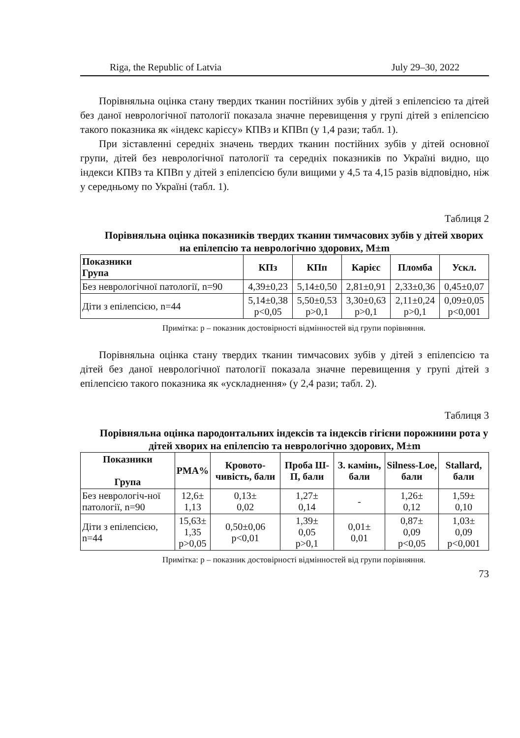Riga, the Republic of Latvia July 29–30, 2022
Порівняльна оцінка стану твердих тканин постійних зубів у дітей з епілепсією та дітей без даної неврологічної патології показала значне перевищення у групі дітей з епілепсією такого показника як «індекс карієсу» КПВз и КПВп (у 1,4 рази; табл. 1).
При зіставленні середніх значень твердих тканин постійних зубів у дітей основної групи, дітей без неврологічної патології та середніх показників по Україні видно, що індекси КПВз та КПВп у дітей з епілепсією були вищими у 4,5 та 4,15 разів відповідно, ніж у середньому по Україні (табл. 1).
Таблиця 2
Порівняльна оцінка показників твердих тканин тимчасових зубів у дітей хворих на епілепсію та неврологічно здорових, M±m
| Показники Група | КПз | КПп | Карієс | Пломба | Ускл. |
| --- | --- | --- | --- | --- | --- |
| Без неврологічної патології, n=90 | 4,39±0,23 | 5,14±0,50 | 2,81±0,91 | 2,33±0,36 | 0,45±0,07 |
| Діти з епілепсією, n=44 | 5,14±0,38 p<0,05 | 5,50±0,53 p>0,1 | 3,30±0,63 p>0,1 | 2,11±0,24 p>0,1 | 0,09±0,05 p<0,001 |
Примітка: р – показник достовірності відмінностей від групи порівняння.
Порівняльна оцінка стану твердих тканин тимчасових зубів у дітей з епілепсією та дітей без даної неврологічної патології показала значне перевищення у групі дітей з епілепсією такого показника як «ускладнення» (у 2,4 рази; табл. 2).
Таблиця 3
Порівняльна оцінка пародонтальних індексів та індексів гігієни порожнини рота у дітей хворих на епілепсію та неврологічно здорових, M±m
| Показники Група | PMA% | Кровото-чивість, бали | Проба Ш-П, бали | З. камінь, бали | Silness-Loe, бали | Stallard, бали |
| --- | --- | --- | --- | --- | --- | --- |
| Без неврологіч-ної патології, n=90 | 12,6± 1,13 | 0,13± 0,02 | 1,27± 0,14 | - | 1,26± 0,12 | 1,59± 0,10 |
| Діти з епілепсією, n=44 | 15,63± 1,35 p>0,05 | 0,50±0,06 p<0,01 | 1,39± 0,05 p>0,1 | 0,01± 0,01 | 0,87± 0,09 p<0,05 | 1,03± 0,09 p<0,001 |
Примітка: р – показник достовірності відмінностей від групи порівняння.
73